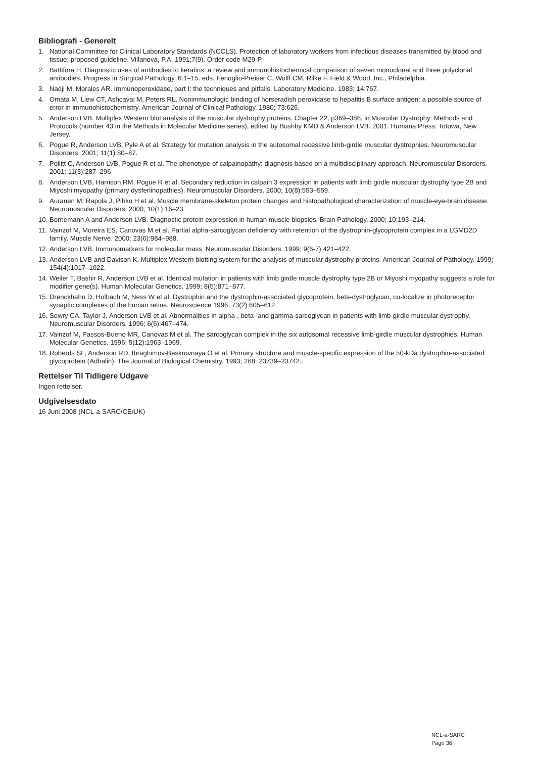Bibliografi - Generelt
1. National Committee for Clinical Laboratory Standards (NCCLS). Protection of laboratory workers from infectious diseases transmitted by blood and tissue; proposed guideline. Villanova, P.A. 1991;7(9). Order code M29-P.
2. Battifora H. Diagnostic uses of antibodies to keratins: a review and immunohistochemical comparison of seven monoclonal and three polyclonal antibodies. Progress in Surgical Pathology. 6:1–15. eds. Fenoglio-Preiser C, Wolff CM, Rilke F. Field & Wood, Inc., Philadelphia.
3. Nadji M, Morales AR. Immunoperoxidase, part I: the techniques and pitfalls. Laboratory Medicine. 1983; 14:767.
4. Omata M, Liew CT, Ashcavai M, Peters RL. Nonimmunologic binding of horseradish peroxidase to hepatitis B surface antigen: a possible source of error in immunohistochemistry. American Journal of Clinical Pathology. 1980; 73:626.
5. Anderson LVB. Multiplex Western blot analysis of the muscular dystrophy proteins. Chapter 22, p369–386, in Muscular Dystrophy: Methods and Protocols (number 43 in the Methods in Molecular Medicine series), edited by Bushby KMD & Anderson LVB. 2001. Humana Press: Totowa, New Jersey.
6. Pogue R, Anderson LVB, Pyle A et al. Strategy for mutation analysis in the autosomal recessive limb-girdle muscular dystrophies. Neuromuscular Disorders. 2001; 11(1):80–87.
7. Pollitt C, Anderson LVB, Pogue R et al. The phenotype of calpainopathy: diagnosis based on a multidisciplinary approach. Neuromuscular Disorders. 2001; 11(3):287–296
8. Anderson LVB, Harrison RM, Pogue R et al. Secondary reduction in calpain 3 expression in patients with limb girdle muscular dystrophy type 2B and Miyoshi myopathy (primary dysferlinopathies). Neuromuscular Disorders. 2000; 10(8):553–559.
9. Auranen M, Rapola J, Pihko H et al. Muscle membrane-skeleton protein changes and histopathological characterization of muscle-eye-brain disease. Neuromuscular Disorders. 2000; 10(1):16–23.
10. Bornemann A and Anderson LVB. Diagnostic protein expression in human muscle biopsies. Brain Pathology. 2000; 10:193–214.
11. Vainzof M, Moreira ES, Canovas M et al. Partial alpha-sarcoglycan deficiency with retention of the dystrophin-glycoprotein complex in a LGMD2D family. Muscle Nerve. 2000; 23(6):984–988.
12. Anderson LVB. Immunomarkers for molecular mass. Neuromuscular Disorders. 1999; 9(6-7):421–422.
13. Anderson LVB and Davison K. Multiplex Western blotting system for the analysis of muscular dystrophy proteins. American Journal of Pathology. 1999; 154(4):1017–1022.
14. Weiler T, Bashir R, Anderson LVB et al. Identical mutation in patients with limb girdle muscle dystrophy type 2B or Miyoshi myopathy suggests a role for modifier gene(s). Human Molecular Genetics. 1999; 8(5):871–877.
15. Drenckhahn D, Holbach M, Ness W et al. Dystrophin and the dystrophin-associated glycoprotein, beta-dystroglycan, co-localize in photoreceptor synaptic complexes of the human retina. Neuroscience 1996; 73(2):605–612.
16. Sewry CA, Taylor J, Anderson LVB et al. Abnormalities in alpha-, beta- and gamma-sarcoglycan in patients with limb-girdle muscular dystrophy. Neuromuscular Disorders. 1996; 6(6):467–474.
17. Vainzof M, Passos-Bueno MR, Canovas M et al. The sarcoglycan complex in the six autosomal recessive limb-girdle muscular dystrophies. Human Molecular Genetics. 1996; 5(12):1963–1969.
18. Roberds SL, Anderson RD, Ibraghimov-Beskrovnaya O et al. Primary structure and muscle-specific expression of the 50-kDa dystrophin-associated glycoprotein (Adhalin). The Journal of Biological Chemistry. 1993; 268: 23739–23742..
Rettelser Til Tidligere Udgave
Ingen rettelser.
Udgivelsesdato
16 Juni 2008 (NCL-a-SARC/CE/UK)
NCL-a-SARC
Page 36